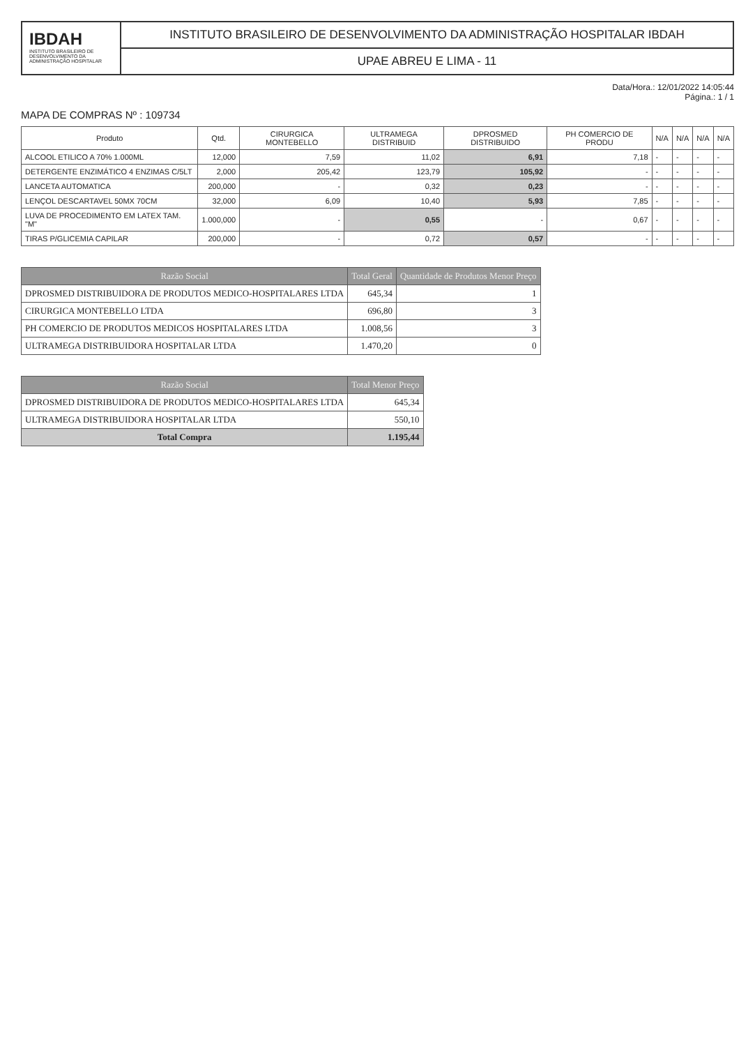IBDAH
INSTITUTO BRASILEIRO DE DESENVOLVIMENTO DA ADMINISTRAÇÃO HOSPITALAR
INSTITUTO BRASILEIRO DE DESENVOLVIMENTO DA ADMINISTRAÇÃO HOSPITALAR IBDAH
UPAE ABREU E LIMA - 11
Data/Hora.: 12/01/2022 14:05:44
Página.: 1 / 1
MAPA DE COMPRAS Nº : 109734
| Produto | Qtd. | CIRURGICA MONTEBELLO | ULTRAMEGA DISTRIBUID | DPROSMED DISTRIBUIDO | PH COMERCIO DE PRODU | N/A | N/A | N/A | N/A |
| --- | --- | --- | --- | --- | --- | --- | --- | --- | --- |
| ALCOOL ETILICO A 70% 1.000ML | 12,000 | 7,59 | 11,02 | 6,91 | 7,18 | - | - | - | - |
| DETERGENTE ENZIMÁTICO 4 ENZIMAS C/5LT | 2,000 | 205,42 | 123,79 | 105,92 | - | - | - | - | - |
| LANCETA AUTOMATICA | 200,000 | - | 0,32 | 0,23 | - | - | - | - | - |
| LENÇOL DESCARTAVEL 50MX 70CM | 32,000 | 6,09 | 10,40 | 5,93 | 7,85 | - | - | - | - |
| LUVA DE PROCEDIMENTO EM LATEX TAM. "M" | 1.000,000 | - | 0,55 | - | 0,67 | - | - | - | - |
| TIRAS P/GLICEMIA CAPILAR | 200,000 | - | 0,72 | 0,57 | - | - | - | - | - |
| Razão Social | Total Geral | Quantidade de Produtos Menor Preço |
| --- | --- | --- |
| DPROSMED DISTRIBUIDORA DE PRODUTOS MEDICO-HOSPITALARES LTDA | 645,34 | 1 |
| CIRURGICA MONTEBELLO LTDA | 696,80 | 3 |
| PH COMERCIO DE PRODUTOS MEDICOS HOSPITALARES LTDA | 1.008,56 | 3 |
| ULTRAMEGA DISTRIBUIDORA HOSPITALAR LTDA | 1.470,20 | 0 |
| Razão Social | Total Menor Preço |
| --- | --- |
| DPROSMED DISTRIBUIDORA DE PRODUTOS MEDICO-HOSPITALARES LTDA | 645,34 |
| ULTRAMEGA DISTRIBUIDORA HOSPITALAR LTDA | 550,10 |
| Total Compra | 1.195,44 |